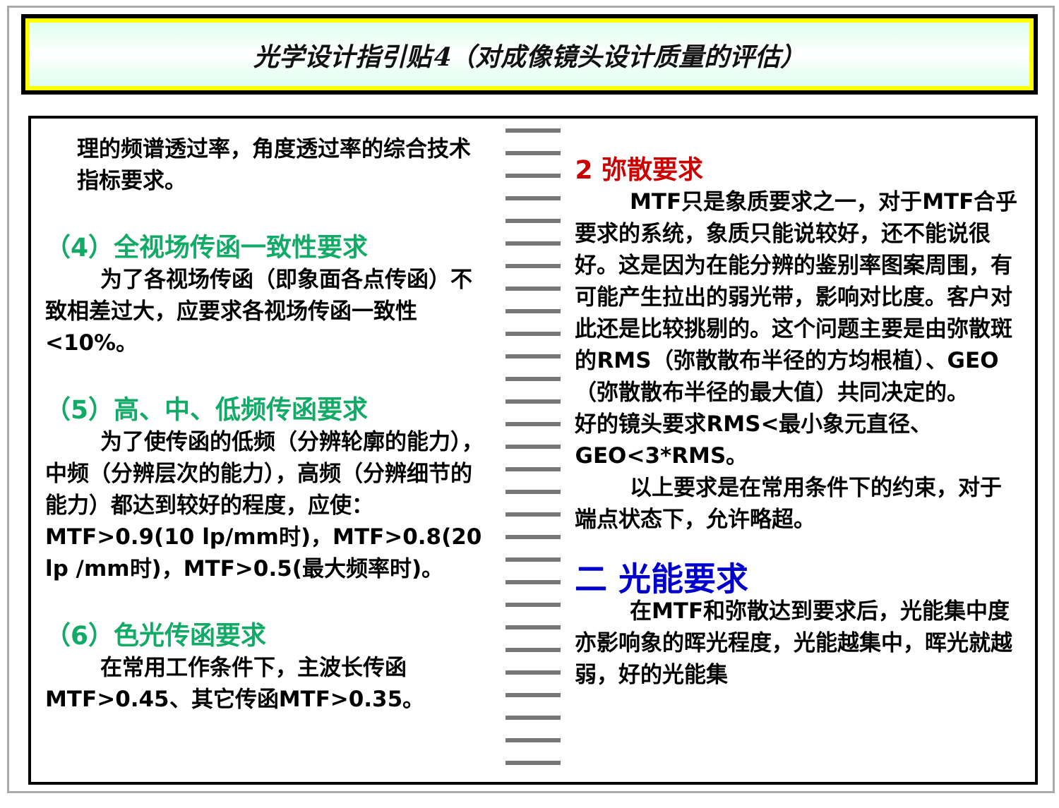光学设计指引贴4（对成像镜头设计质量的评估）
理的频谱透过率，角度透过率的综合技术指标要求。
（4）全视场传函一致性要求
为了各视场传函（即象面各点传函）不致相差过大，应要求各视场传函一致性<10%。
（5）高、中、低频传函要求
为了使传函的低频（分辨轮廓的能力），中频（分辨层次的能力），高频（分辨细节的能力）都达到较好的程度，应使：MTF>0.9(10 lp/mm时)，MTF>0.8(20 lp /mm时)，MTF>0.5(最大频率时)。
（6）色光传函要求
在常用工作条件下，主波长传函MTF>0.45、其它传函MTF>0.35。
2 弥散要求
MTF只是象质要求之一，对于MTF合乎要求的系统，象质只能说较好，还不能说很好。这是因为在能分辨的鉴别率图案周围，有可能产生拉出的弱光带，影响对比度。客户对此还是比较挑剔的。这个问题主要是由弥散斑的RMS（弥散散布半径的方均根植）、GEO（弥散散布半径的最大值）共同决定的。
好的镜头要求RMS<最小象元直径、GEO<3*RMS。
以上要求是在常用条件下的约束，对于端点状态下，允许略超。
二 光能要求
在MTF和弥散达到要求后，光能集中度亦影响象的晖光程度，光能越集中，晖光就越弱，好的光能集